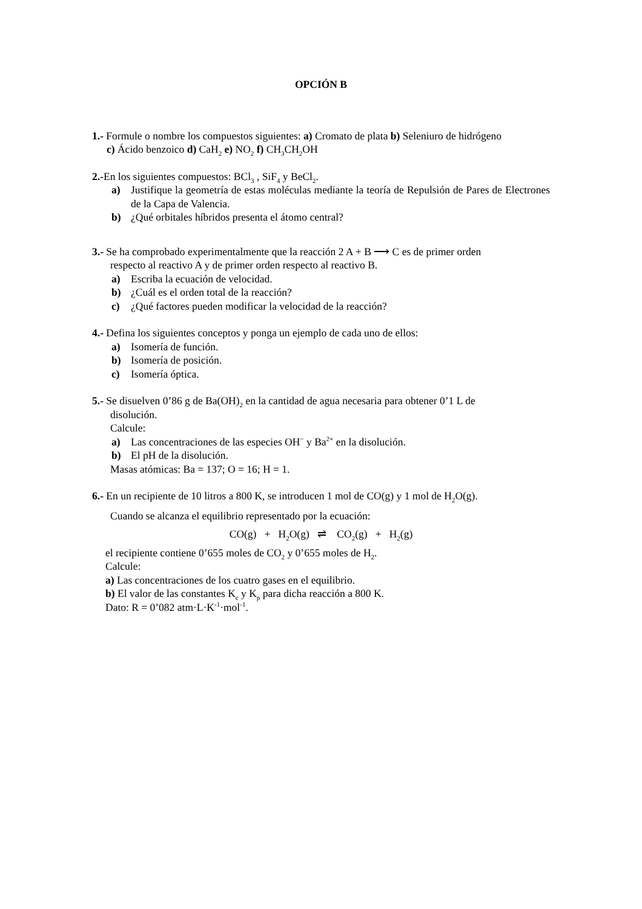OPCIÓN B
1.- Formule o nombre los compuestos siguientes: a) Cromato de plata b) Seleniuro de hidrógeno
c) Ácido benzoico d) CaH<sub>2</sub> e) NO<sub>2</sub> f) CH<sub>3</sub>CH<sub>2</sub>OH
2.-En los siguientes compuestos: BCl<sub>3</sub> , SiF<sub>4</sub> y BeCl<sub>2</sub>.
a) Justifique la geometría de estas moléculas mediante la teoría de Repulsión de Pares de Electrones de la Capa de Valencia.
b) ¿Qué orbitales híbridos presenta el átomo central?
3.- Se ha comprobado experimentalmente que la reacción 2 A + B ⟶ C es de primer orden
respecto al reactivo A y de primer orden respecto al reactivo B.
a) Escriba la ecuación de velocidad.
b) ¿Cuál es el orden total de la reacción?
c) ¿Qué factores pueden modificar la velocidad de la reacción?
4.- Defina los siguientes conceptos y ponga un ejemplo de cada uno de ellos:
a) Isomería de función.
b) Isomería de posición.
c) Isomería óptica.
5.- Se disuelven 0’86 g de Ba(OH)<sub>2</sub> en la cantidad de agua necesaria para obtener 0’1 L de
disolución.
Calcule:
a) Las concentraciones de las especies OH<sup>−</sup> y Ba<sup>2+</sup> en la disolución.
b) El pH de la disolución.
Masas atómicas: Ba = 137; O = 16; H = 1.
6.- En un recipiente de 10 litros a 800 K, se introducen 1 mol de CO(g) y 1 mol de H<sub>2</sub>O(g).
Cuando se alcanza el equilibrio representado por la ecuación:
CO(g) + H<sub>2</sub>O(g) ⇌ CO<sub>2</sub>(g) + H<sub>2</sub>(g)
el recipiente contiene 0’655 moles de CO<sub>2</sub> y 0’655 moles de H<sub>2</sub>.
Calcule:
a) Las concentraciones de los cuatro gases en el equilibrio.
b) El valor de las constantes K<sub>c</sub> y K<sub>p</sub> para dicha reacción a 800 K.
Dato: R = 0’082 atm·L·K<sup>-1</sup>·mol<sup>-1</sup>.